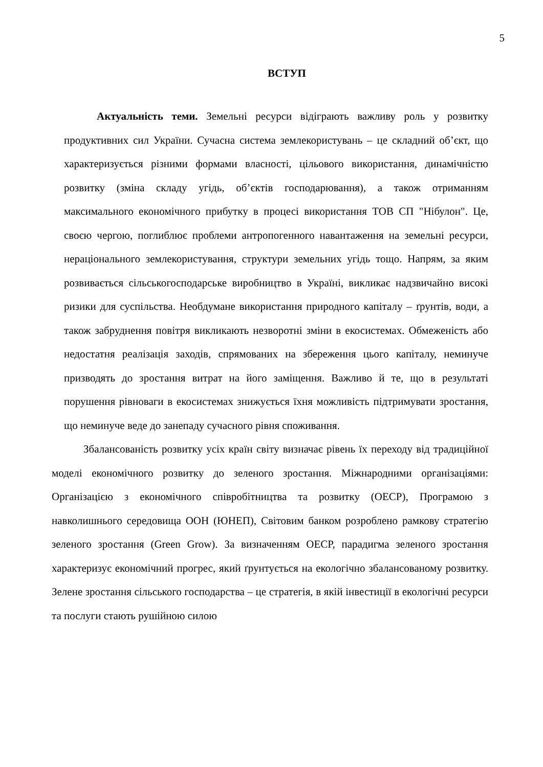5
ВСТУП
Актуальність теми. Земельні ресурси відіграють важливу роль у розвитку продуктивних сил України. Сучасна система землекористувань – це складний об’єкт, що характеризується різними формами власності, цільового використання, динамічністю розвитку (зміна складу угідь, об’єктів господарювання), а також отриманням максимального економічного прибутку в процесі використання ТОВ СП "Нібулон". Це, своєю чергою, поглиблює проблеми антропогенного навантаження на земельні ресурси, нераціонального землекористування, структури земельних угідь тощо. Напрям, за яким розвивається сільськогосподарське виробництво в Україні, викликає надзвичайно високі ризики для суспільства. Необдумане використання природного капіталу – ґрунтів, води, а також забруднення повітря викликають незворотні зміни в екосистемах. Обмеженість або недостатня реалізація заходів, спрямованих на збереження цього капіталу, неминуче призводять до зростання витрат на його заміщення. Важливо й те, що в результаті порушення рівноваги в екосистемах знижується їхня можливість підтримувати зростання, що неминуче веде до занепаду сучасного рівня споживання.
Збалансованість розвитку усіх країн світу визначає рівень їх переходу від традиційної моделі економічного розвитку до зеленого зростання. Міжнародними організаціями: Організацією з економічного співробітництва та розвитку (ОЕСР), Програмою з навколишнього середовища ООН (ЮНЕП), Світовим банком розроблено рамкову стратегію зеленого зростання (Green Grow). За визначенням ОЕСР, парадигма зеленого зростання характеризує економічний прогрес, який ґрунтується на екологічно збалансованому розвитку. Зелене зростання сільського господарства – це стратегія, в якій інвестиції в екологічні ресурси та послуги стають рушійною силою